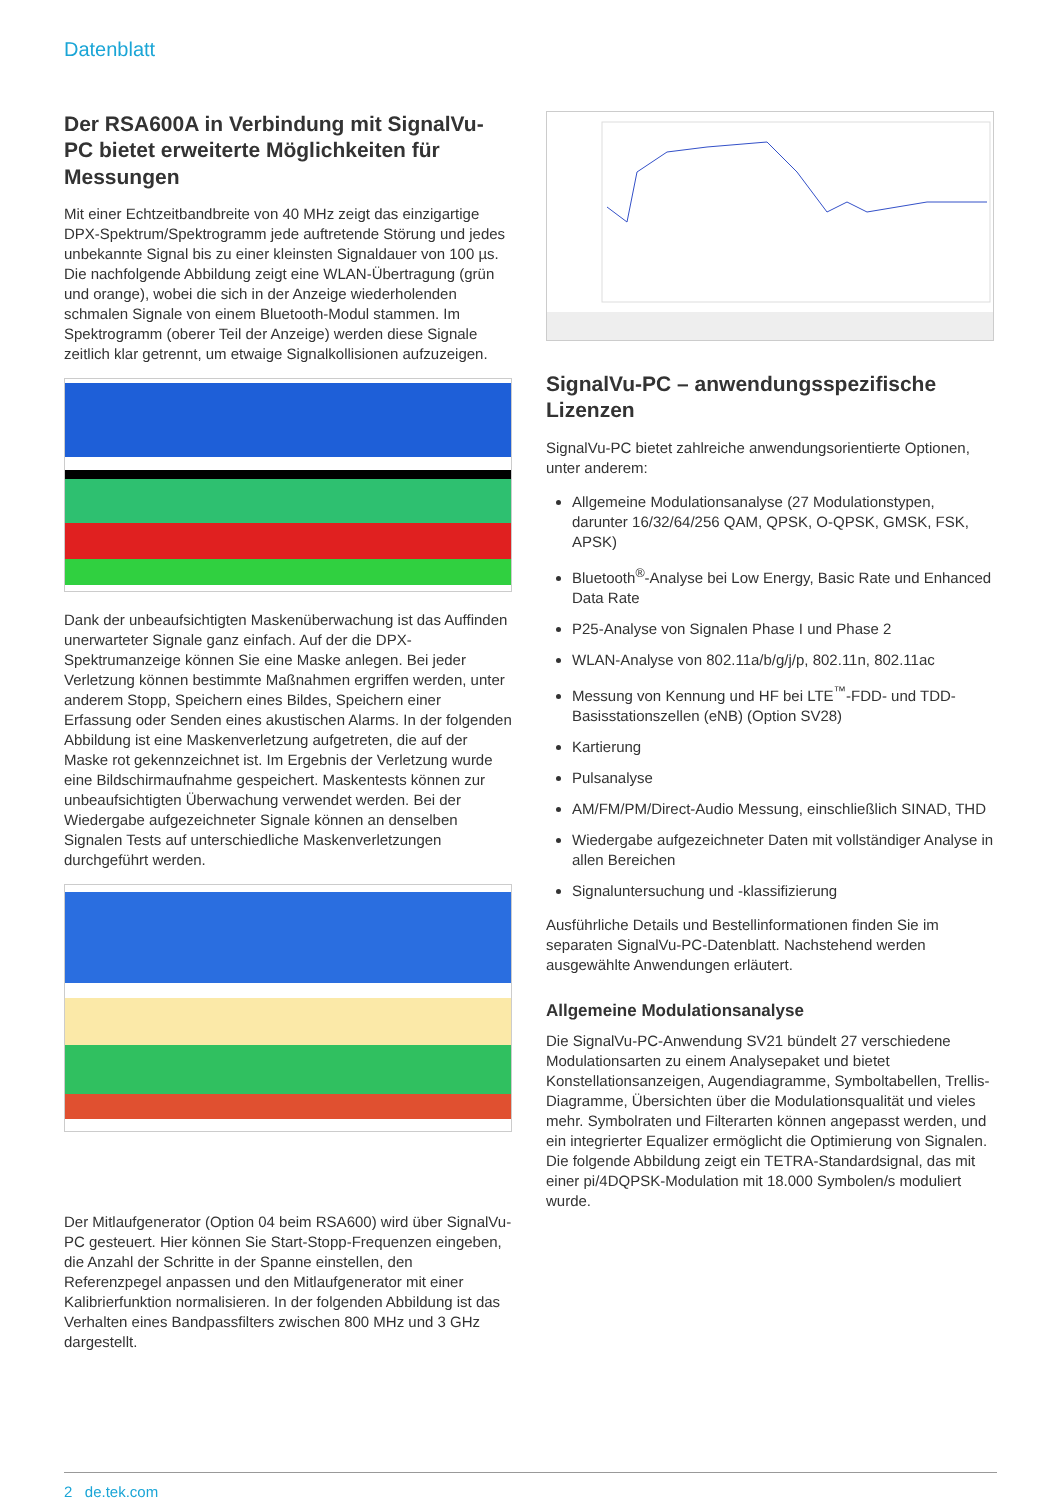Datenblatt
Der RSA600A in Verbindung mit SignalVu-PC bietet erweiterte Möglichkeiten für Messungen
Mit einer Echtzeitbandbreite von 40 MHz zeigt das einzigartige DPX-Spektrum/Spektrogramm jede auftretende Störung und jedes unbekannte Signal bis zu einer kleinsten Signaldauer von 100 µs. Die nachfolgende Abbildung zeigt eine WLAN-Übertragung (grün und orange), wobei die sich in der Anzeige wiederholenden schmalen Signale von einem Bluetooth-Modul stammen. Im Spektrogramm (oberer Teil der Anzeige) werden diese Signale zeitlich klar getrennt, um etwaige Signalkollisionen aufzuzeigen.
Dank der unbeaufsichtigten Maskenüberwachung ist das Auffinden unerwarteter Signale ganz einfach. Auf der die DPX-Spektrumanzeige können Sie eine Maske anlegen. Bei jeder Verletzung können bestimmte Maßnahmen ergriffen werden, unter anderem Stopp, Speichern eines Bildes, Speichern einer Erfassung oder Senden eines akustischen Alarms. In der folgenden Abbildung ist eine Maskenverletzung aufgetreten, die auf der Maske rot gekennzeichnet ist. Im Ergebnis der Verletzung wurde eine Bildschirmaufnahme gespeichert. Maskentests können zur unbeaufsichtigten Überwachung verwendet werden. Bei der Wiedergabe aufgezeichneter Signale können an denselben Signalen Tests auf unterschiedliche Maskenverletzungen durchgeführt werden.
Der Mitlaufgenerator (Option 04 beim RSA600) wird über SignalVu-PC gesteuert. Hier können Sie Start-Stopp-Frequenzen eingeben, die Anzahl der Schritte in der Spanne einstellen, den Referenzpegel anpassen und den Mitlaufgenerator mit einer Kalibrierfunktion normalisieren. In der folgenden Abbildung ist das Verhalten eines Bandpassfilters zwischen 800 MHz und 3 GHz dargestellt.
SignalVu-PC – anwendungsspezifische Lizenzen
SignalVu-PC bietet zahlreiche anwendungsorientierte Optionen, unter anderem:
Allgemeine Modulationsanalyse (27 Modulationstypen, darunter 16/32/64/256 QAM, QPSK, O-QPSK, GMSK, FSK, APSK)
Bluetooth<sup>®</sup>-Analyse bei Low Energy, Basic Rate und Enhanced Data Rate
P25-Analyse von Signalen Phase I und Phase 2
WLAN-Analyse von 802.11a/b/g/j/p, 802.11n, 802.11ac
Messung von Kennung und HF bei LTE<sup>™</sup>-FDD- und TDD-Basisstationszellen (eNB) (Option SV28)
Kartierung
Pulsanalyse
AM/FM/PM/Direct-Audio Messung, einschließlich SINAD, THD
Wiedergabe aufgezeichneter Daten mit vollständiger Analyse in allen Bereichen
Signaluntersuchung und -klassifizierung
Ausführliche Details und Bestellinformationen finden Sie im separaten SignalVu-PC-Datenblatt. Nachstehend werden ausgewählte Anwendungen erläutert.
Allgemeine Modulationsanalyse
Die SignalVu-PC-Anwendung SV21 bündelt 27 verschiedene Modulationsarten zu einem Analysepaket und bietet Konstellationsanzeigen, Augendiagramme, Symboltabellen, Trellis-Diagramme, Übersichten über die Modulationsqualität und vieles mehr. Symbolraten und Filterarten können angepasst werden, und ein integrierter Equalizer ermöglicht die Optimierung von Signalen. Die folgende Abbildung zeigt ein TETRA-Standardsignal, das mit einer pi/4DQPSK-Modulation mit 18.000 Symbolen/s moduliert wurde.
2 de.tek.com